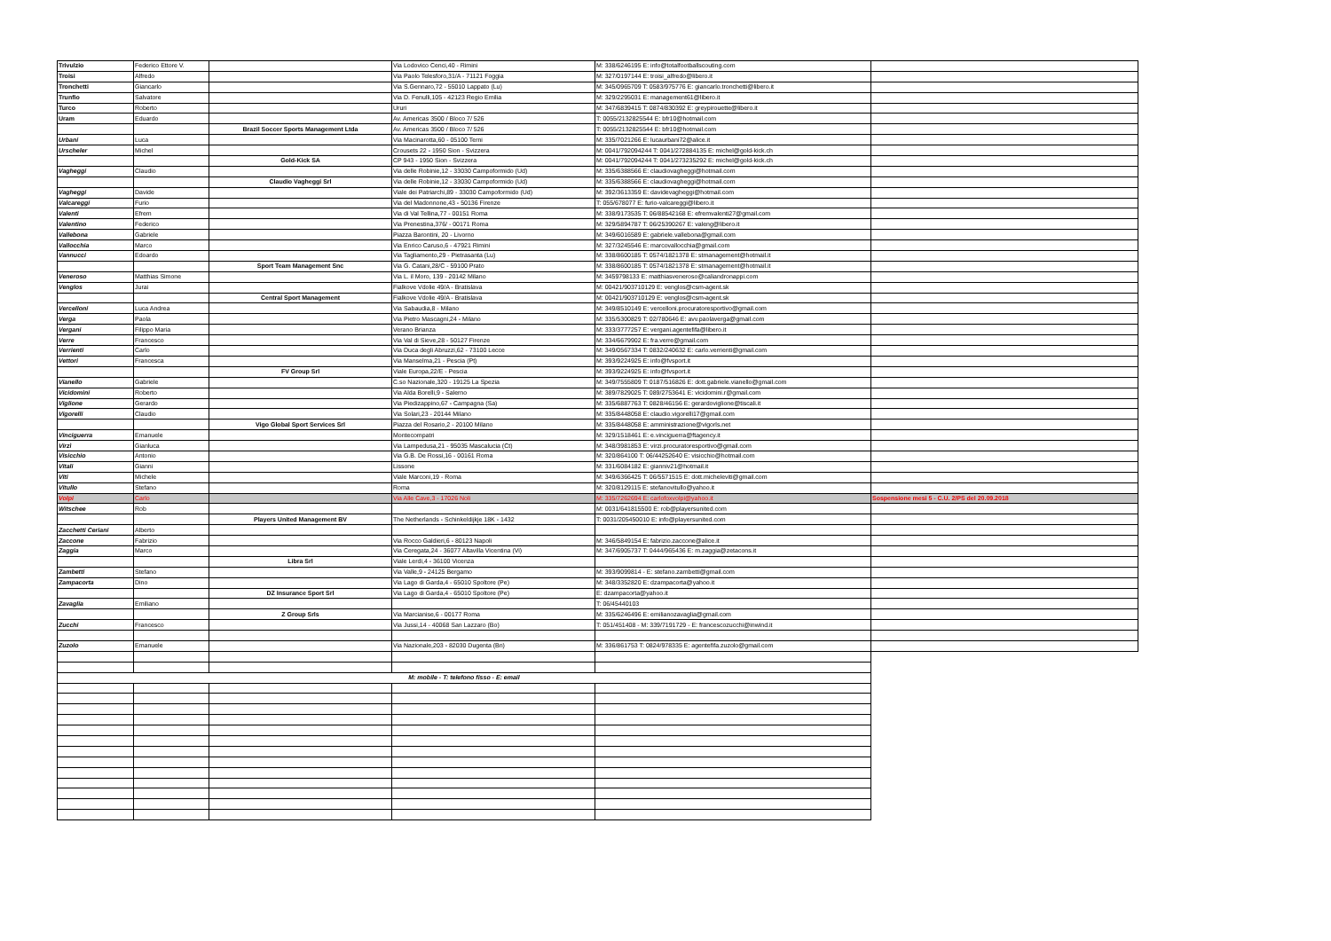| Trivulzio | Federico Ettore V. | | Via Lodovico Cenci,40 - Rimini | M: 338/6246195 E: info@totalfootballscouting.com | |
| Troisi | Alfredo | | Via Paolo Telesforo,31/A - 71121 Foggia | M: 327/0197144 E: troisi_alfredo@libero.it | |
| Tronchetti | Giancarlo | | Via S.Gennaro,72 - 55010 Lappato (Lu) | M: 345/0965709 T: 0583/975776 E: giancarlo.tronchetti@libero.it | |
| Trunfio | Salvatore | | Via D. Fenulli,105 - 42123 Regio Emilia | M: 329/2295031 E: management61@libero.it | |
| Turco | Roberto | | Ururi | M: 347/6839415 T: 0874/830392 E: greypirouette@libero.it | |
| Uram | Eduardo | | Av. Americas 3500 / Bloco 7/ 526 | T: 0055/2132825544 E: bfr10@hotmail.com | |
| | | Brazil Soccer Sports Management Ltda | Av. Americas 3500 / Bloco 7/ 526 | T: 0055/2132825544 E: bfr10@hotmail.com | |
| Urbani | Luca | | Via Macinarotta,60 - 05100 Terni | M: 335/7021266 E: lucaurbani72@alice.it | |
| Urscheler | Michel | | Crousets 22 - 1950 Sion - Svizzera | M: 0041/792094244 T: 0041/272884135 E: michel@gold-kick.ch | |
| | | Gold-Kick SA | CP 943 - 1950 Sion - Svizzera | M: 0041/792094244 T: 0041/273235292 E: michel@gold-kick.ch | |
| Vagheggi | Claudio | | Via delle Robinie,12 - 33030 Campoformido (Ud) | M: 335/6388566 E: claudiovagheggi@hotmail.com | |
| | | Claudio Vagheggi Srl | Via delle Robinie,12 - 33030 Campoformido (Ud) | M: 335/6388566 E: claudiovagheggi@hotmail.com | |
| Vagheggi | Davide | | Viale dei Patriarchi,89 - 33030 Campoformido (Ud) | M: 392/3613359 E: davidevagheggi@hotmail.com | |
| Valcareggi | Furio | | Via del Madonnone,43 - 50136 Firenze | T: 055/678077 E: furio-valcareggi@libero.it | |
| Valenti | Efrem | | Via di Val Tellina,77 - 00151 Roma | M: 338/9173535 T: 06/88542168 E: efremvalenti27@gmail.com | |
| Valentino | Federico | | Via Prenestina,376/ - 00171 Roma | M: 329/5894787 T: 06/25390267 E: valeng@libero.it | |
| Vallebona | Gabriele | | Piazza Barontini, 20 - Livorno | M: 349/6016589 E: gabriele.vallebona@gmail.com | |
| Vallocchia | Marco | | Via Enrico Caruso,6 - 47921 Rimini | M: 327/3245546 E: marcovallocchia@gmail.com | |
| Vannucci | Edoardo | | Via Tagliamento,29 - Pietrasanta (Lu) | M: 338/8600185 T: 0574/1821378 E: stmanagement@hotmail.it | |
| | | Sport Team Management Snc | Via G. Catani,28/C - 59100 Prato | M: 338/8600185 T: 0574/1821378 E: stmanagement@hotmail.it | |
| Veneroso | Matthias Simone | | Via L. il Moro, 139 - 20142 Milano | M: 3459798133 E: matthiasveneroso@caliandronappi.com | |
| Venglos | Jurai | | Fialkove Vdolie 49/A - Bratislava | M: 00421/903710129 E: venglos@csm-agent.sk | |
| | | Central Sport Management | Fialkove Vdolie 49/A - Bratislava | M: 00421/903710129 E: venglos@csm-agent.sk | |
| Vercelloni | Luca Andrea | | Via Sabaudia,8 - Milano | M: 349/8510149 E: vercelloni.procuratoresportivo@gmail.com | |
| Verga | Paola | | Via Pietro Mascagni,24 - Milano | M: 335/5300829 T: 02/780646 E: avv.paolaverga@gmail.com | |
| Vergani | Filippo Maria | | Verano Brianza | M: 333/3777257 E: vergani.agentefifa@libero.it | |
| Verre | Francesco | | Via Val di Sieve,28 - 50127 Firenze | M: 334/6679902 E: fra.verre@gmail.com | |
| Verrienti | Carlo | | Via Duca degli Abruzzi,62 - 73100 Lecce | M: 349/0567334 T: 0832/240632 E: carlo.verrienti@gmail.com | |
| Vettori | Francesca | | Via Manselma,21 - Pescia (Pt) | M: 393/9224925 E: info@fvsport.it | |
| | | FV Group Srl | Viale Europa,22/E - Pescia | M: 393/9224925 E: info@fvsport.it | |
| Vianello | Gabriele | | C.so Nazionale,320 - 19125 La Spezia | M: 349/7555809 T: 0187/516826 E: dott.gabriele.vianello@gmail.com | |
| Vicidomini | Roberto | | Via Alda Borelli,9 - Salerno | M: 389/7829025 T: 089/2753641 E: vicidomini.r@gmail.com | |
| Viglione | Gerardo | | Via Piedizappino,67 - Campagna (Sa) | M: 335/6887763 T: 0828/46156 E: gerardoviglione@tiscali.it | |
| Vigorelli | Claudio | | Via Solari,23 - 20144 Milano | M: 335/8448058 E: claudio.vigorelli17@gmail.com | |
| | | Vigo Global Sport Services Srl | Piazza del Rosario,2 - 20100 Milano | M: 335/8448058 E: amministrazione@vigorls.net | |
| Vinciguerra | Emanuele | | Montecompatri | M: 329/1518461 E: e.vinciguerra@ftagency.it | |
| Virzì | Gianluca | | Via Lampedusa,21 - 95035 Mascalucia (Ct) | M: 348/3981853 E: virzi.procuratoresportivo@gmail.com | |
| Visicchio | Antonio | | Via G.B. De Rossi,16 - 00161 Roma | M: 320/864100 T: 06/44252640 E: visicchio@hotmail.com | |
| Vitali | Gianni | | Lissone | M: 331/6084182 E: gianniv21@hotmail.it | |
| Viti | Michele | | Viale Marconi,19 - Roma | M: 349/6366425 T: 06/5571515 E: dott.micheleviti@gmail.com | |
| Vitullo | Stefano | | Roma | M: 320/8129115 E: stefanovitullo@yahoo.it | |
| Volpi | Carlo | | Via Alle Cave,3 - 17026 Noli | M: 335/7262694 E: carlofoxvolpi@yahoo.it | Sospensione mesi 5 - C.U. 2/PS del 20.09.2018 |
| Witschee | Rob | | | M: 0031/641815500 E: rob@playersunited.com | |
| | | Players United Management BV | The Netherlands - Schinkeldijkje 18K - 1432 | T: 0031/205450010 E: info@playersunited.com | |
| Zacchetti Ceriani | Alberto | | | | |
| Zaccone | Fabrizio | | Via Rocco Galdieri,6 - 80123 Napoli | M: 346/5849154 E: fabrizio.zaccone@alice.it | |
| Zaggia | Marco | | Via Ceregata,24 - 36077 Altavilla Vicentina (Vi) | M: 347/6905737 T: 0444/965436 E: m.zaggia@zetacons.it | |
| | | Libra Srl | Viale Lerdi,4 - 36100 Vicenza | | |
| Zambetti | Stefano | | Via Valle,9 - 24125 Bergamo | M: 393/9099814 - E: stefano.zambetti@gmail.com | |
| Zampacorta | Dino | | Via Lago di Garda,4 - 65010 Spoltore (Pe) | M: 348/3352820 E: dzampacorta@yahoo.it | |
| | | DZ Insurance Sport Srl | Via Lago di Garda,4 - 65010 Spoltore (Pe) | E: dzampacorta@yahoo.it | |
| Zavaglia | Emiliano | | | T: 06/45440103 | |
| | | Z Group Srls | Via Marcianise,6 - 00177 Roma | M: 335/6246496 E: emilianozavaglia@gmail.com | |
| Zucchi | Francesco | | Via Jussi,14 - 40068 San Lazzaro (Bo) | T: 051/451408 - M: 339/7191729 - E: francescozucchi@inwind.it | |
| Zuzolo | Emanuele | | Via Nazionale,203 - 82030 Dugenta (Bn) | M: 336/861753 T: 0824/978335 E: agentefifa.zuzolo@gmail.com | |
| M: mobile - T: telefono fisso - E: email | | | | | |